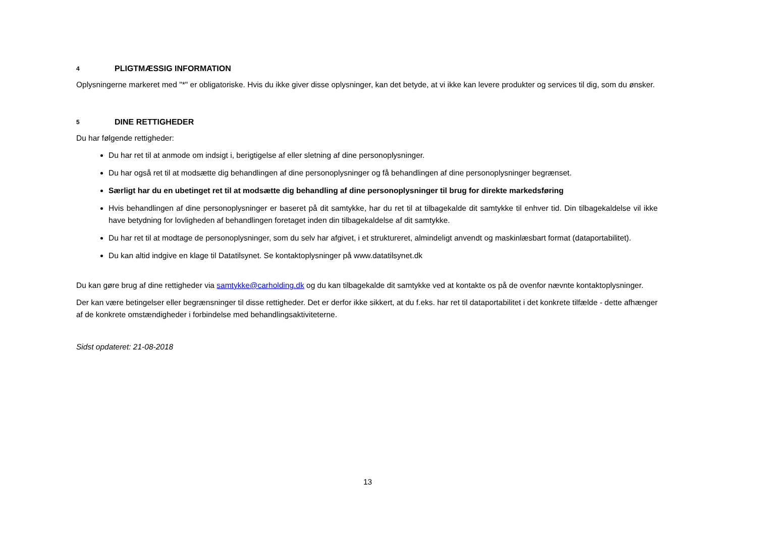4 PLIGTMÆSSIG INFORMATION
Oplysningerne markeret med "*" er obligatoriske. Hvis du ikke giver disse oplysninger, kan det betyde, at vi ikke kan levere produkter og services til dig, som du ønsker.
5 DINE RETTIGHEDER
Du har følgende rettigheder:
Du har ret til at anmode om indsigt i, berigtigelse af eller sletning af dine personoplysninger.
Du har også ret til at modsætte dig behandlingen af dine personoplysninger og få behandlingen af dine personoplysninger begrænset.
Særligt har du en ubetinget ret til at modsætte dig behandling af dine personoplysninger til brug for direkte markedsføring
Hvis behandlingen af dine personoplysninger er baseret på dit samtykke, har du ret til at tilbagekalde dit samtykke til enhver tid. Din tilbagekaldelse vil ikke have betydning for lovligheden af behandlingen foretaget inden din tilbagekaldelse af dit samtykke.
Du har ret til at modtage de personoplysninger, som du selv har afgivet, i et struktureret, almindeligt anvendt og maskinlæsbart format (dataportabilitet).
Du kan altid indgive en klage til Datatilsynet. Se kontaktoplysninger på www.datatilsynet.dk
Du kan gøre brug af dine rettigheder via samtykke@carholding.dk og du kan tilbagekalde dit samtykke ved at kontakte os på de ovenfor nævnte kontaktoplysninger.
Der kan være betingelser eller begrænsninger til disse rettigheder. Det er derfor ikke sikkert, at du f.eks. har ret til dataportabilitet i det konkrete tilfælde - dette afhænger af de konkrete omstændigheder i forbindelse med behandlingsaktiviteterne.
Sidst opdateret: 21-08-2018
13